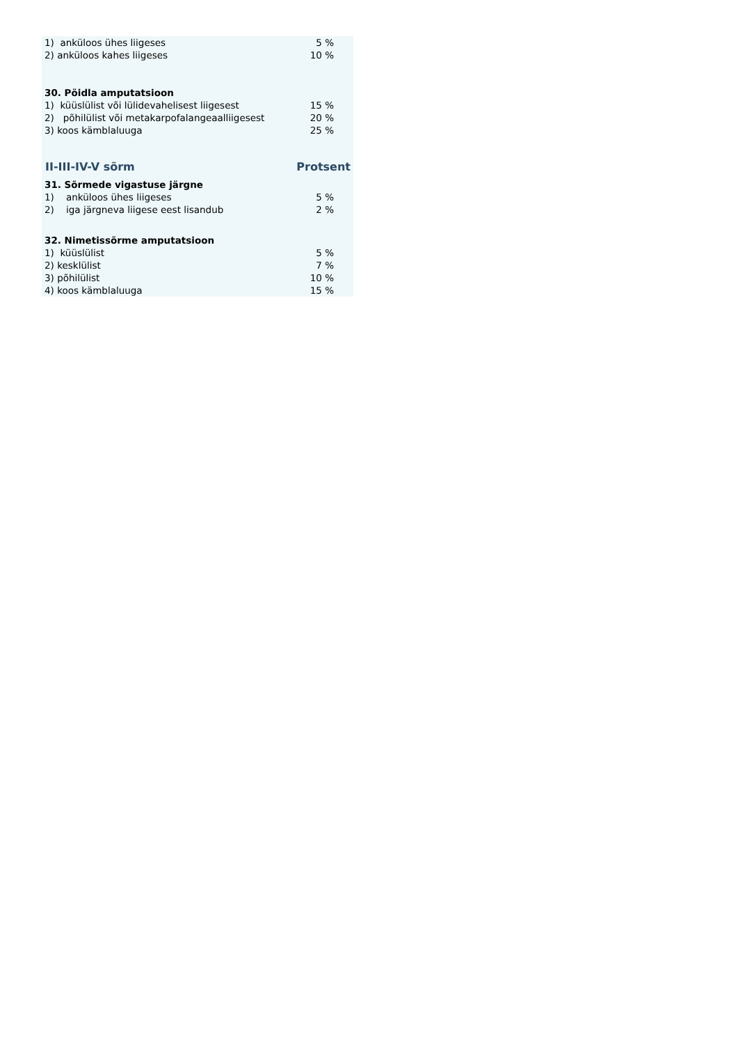| 1) anküloos ühes liigeses | 5 % |
| 2) anküloos kahes liigeses | 10 % |
| 30. Pöidla amputatsioon | |
| 1) küüslülist või lülidevahelisest liigesest | 15 % |
| 2) põhilülist või metakarpofalangeaalliigesest | 20 % |
| 3) koos kämblaluuga | 25 % |
| II-III-IV-V sõrm | Protsent |
| 31. Sõrmede vigastuse järgne | |
| 1) anküloos ühes liigeses | 5 % |
| 2) iga järgneva liigese eest lisandub | 2 % |
| 32. Nimetissõrme amputatsioon | |
| 1) küüslülist | 5 % |
| 2) kesklülist | 7 % |
| 3) põhilülist | 10 % |
| 4) koos kämblaluuga | 15 % |